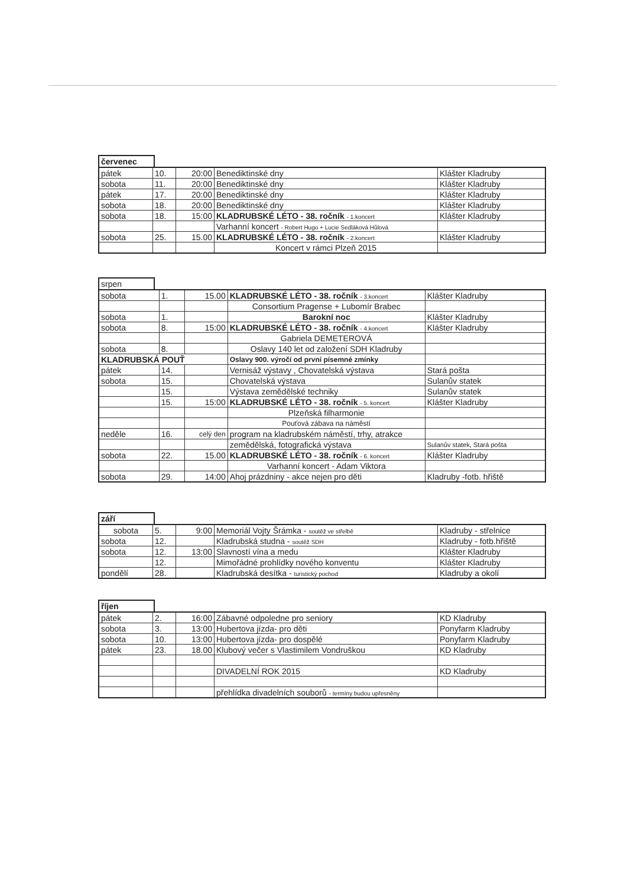červenec
| pátek | 10. | 20:00 | Benediktinské dny | Klášter Kladruby |
| sobota | 11. | 20:00 | Benediktinské dny | Klášter Kladruby |
| pátek | 17. | 20:00 | Benediktinské dny | Klášter Kladruby |
| sobota | 18. | 20:00 | Benediktinské dny | Klášter Kladruby |
| sobota | 18. | 15:00 | KLADRUBSKÉ LÉTO - 38. ročník - 1.koncert | Klášter Kladruby |
| | | | Varhanní koncert - Robert Hugo + Lucie Sedláková Hůlová | |
| sobota | 25. | 15.00 | KLADRUBSKÉ LÉTO - 38. ročník - 2.koncert | Klášter Kladruby |
| | | | Koncert v rámci Plzeň 2015 | |
srpen
| sobota | 1. | 15.00 | KLADRUBSKÉ LÉTO - 38. ročník - 3.koncert | Klášter Kladruby |
| | | | Consortium Pragense + Lubomír Brabec | |
| sobota | 1. | | Barokní noc | Klášter Kladruby |
| sobota | 8. | 15:00 | KLADRUBSKÉ LÉTO - 38. ročník - 4.koncert | Klášter Kladruby |
| | | | Gabriela DEMETEROVÁ | |
| sobota | 8. | | Oslavy 140 let od založení SDH Kladruby | |
| KLADRUBSKÁ POUŤ | | | Oslavy 900. výročí od první písemné zmínky | |
| pátek | 14. | | Vernisáž výstavy , Chovatelská výstava | Stará pošta |
| sobota | 15. | | Chovatelská výstava | Sulanův statek |
| | 15. | | Výstava zemědělské techniky | Sulanův statek |
| | 15. | 15:00 | KLADRUBSKÉ LÉTO - 38. ročník - 5. koncert | Klášter Kladruby |
| | | | Plzeňská filharmonie | |
| | | | Pouťová zábava na náměstí | |
| neděle | 16. | celý den | program na kladrubském náměstí, trhy, atrakce | |
| | | | zemědělská, fotografická výstava | Sulanův statek, Stará pošta |
| sobota | 22. | 15.00 | KLADRUBSKÉ LÉTO - 38. ročník - 6. koncert | Klášter Kladruby |
| | | | Varhanní koncert - Adam Viktora | |
| sobota | 29. | 14:00 | Ahoj prázdniny - akce nejen pro děti | Kladruby -fotb. hřiště |
září
| sobota | 5. | 9:00 | Memoriál Vojty Šrámka - soutěž ve střelbě | Kladruby - střelnice |
| sobota | 12. | | Kladrubská studna - soutěž SDH | Kladruby - fotb.hřiště |
| sobota | 12. | 13:00 | Slavností vína a medu | Klášter Kladruby |
| | 12. | | Mimořádné prohlídky nového konventu | Klášter Kladruby |
| pondělí | 28. | | Kladrubská desítka - turistický pochod | Kladruby a okolí |
říjen
| pátek | 2. | 16:00 | Zábavné odpoledne pro seniory | KD Kladruby |
| sobota | 3. | 13:00 | Hubertova jízda- pro děti | Ponyfarm Kladruby |
| sobota | 10. | 13:00 | Hubertova jízda- pro dospělé | Ponyfarm Kladruby |
| pátek | 23. | 18.00 | Klubový večer s Vlastimilem Vondruškou | KD Kladruby |
| | | | DIVADELNÍ ROK 2015 | KD Kladruby |
| | | | přehlídka divadelních souborů - termíny budou upřesněny | |